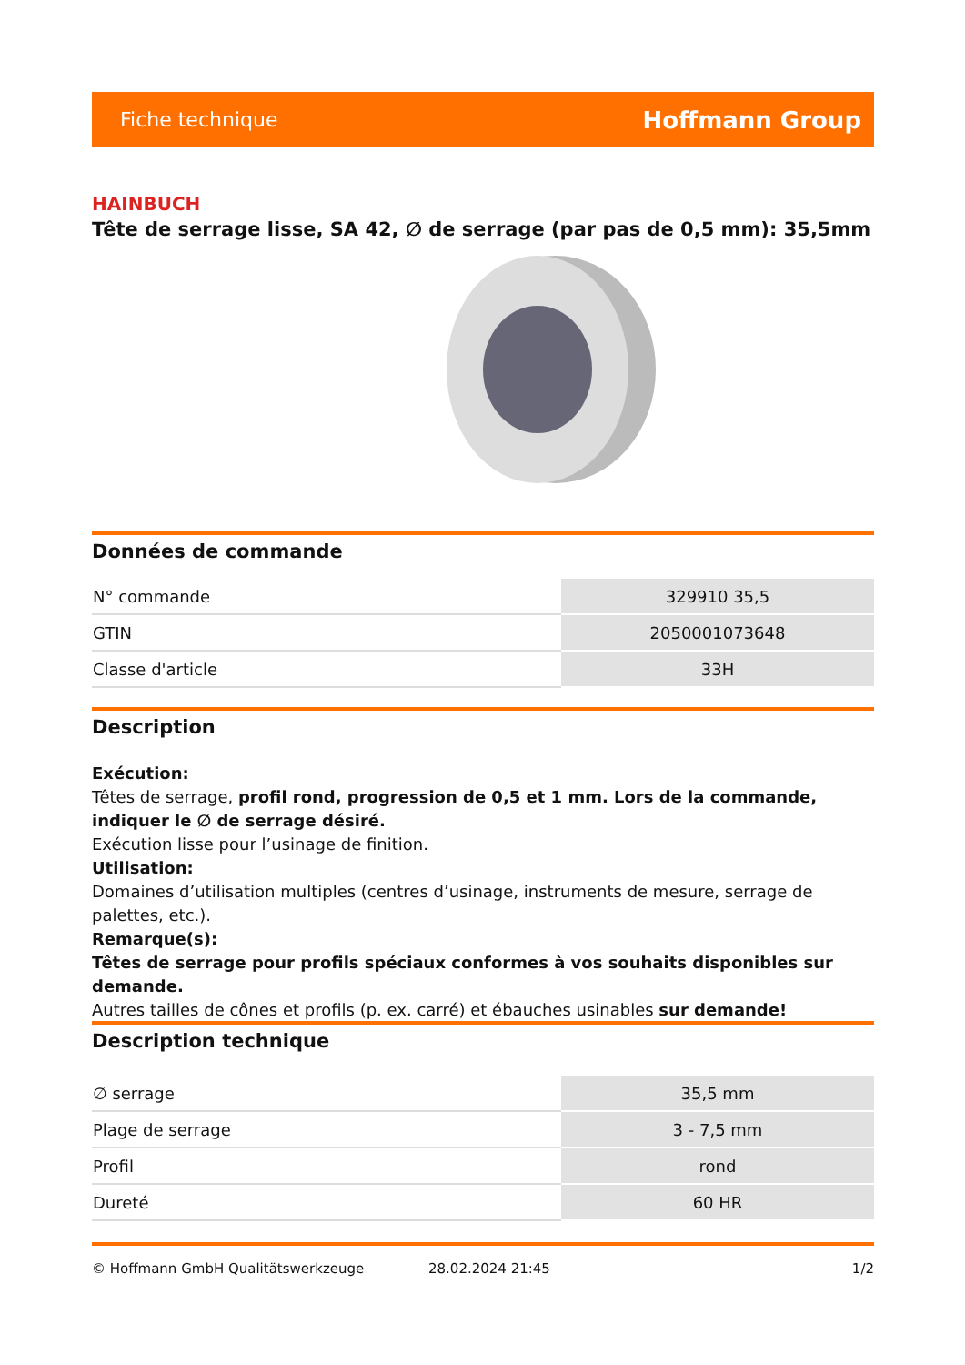Fiche technique Hoffmann Group
HAINBUCH
Tête de serrage lisse, SA 42, ∅ de serrage (par pas de 0,5 mm): 35,5mm
Données de commande
| N° commande | 329910 35,5 |
| GTIN | 2050001073648 |
| Classe d'article | 33H |
Description
Exécution:
Têtes de serrage, profil rond, progression de 0,5 et 1 mm. Lors de la commande, indiquer le ∅ de serrage désiré.
Exécution lisse pour l’usinage de finition.
Utilisation:
Domaines d’utilisation multiples (centres d’usinage, instruments de mesure, serrage de palettes, etc.).
Remarque(s):
Têtes de serrage pour profils spéciaux conformes à vos souhaits disponibles sur demande.
Autres tailles de cônes et profils (p. ex. carré) et ébauches usinables sur demande!
Description technique
| ∅ serrage | 35,5 mm |
| Plage de serrage | 3 - 7,5 mm |
| Profil | rond |
| Dureté | 60 HR |
© Hoffmann GmbH Qualitätswerkzeuge 28.02.2024 21:45 1/2